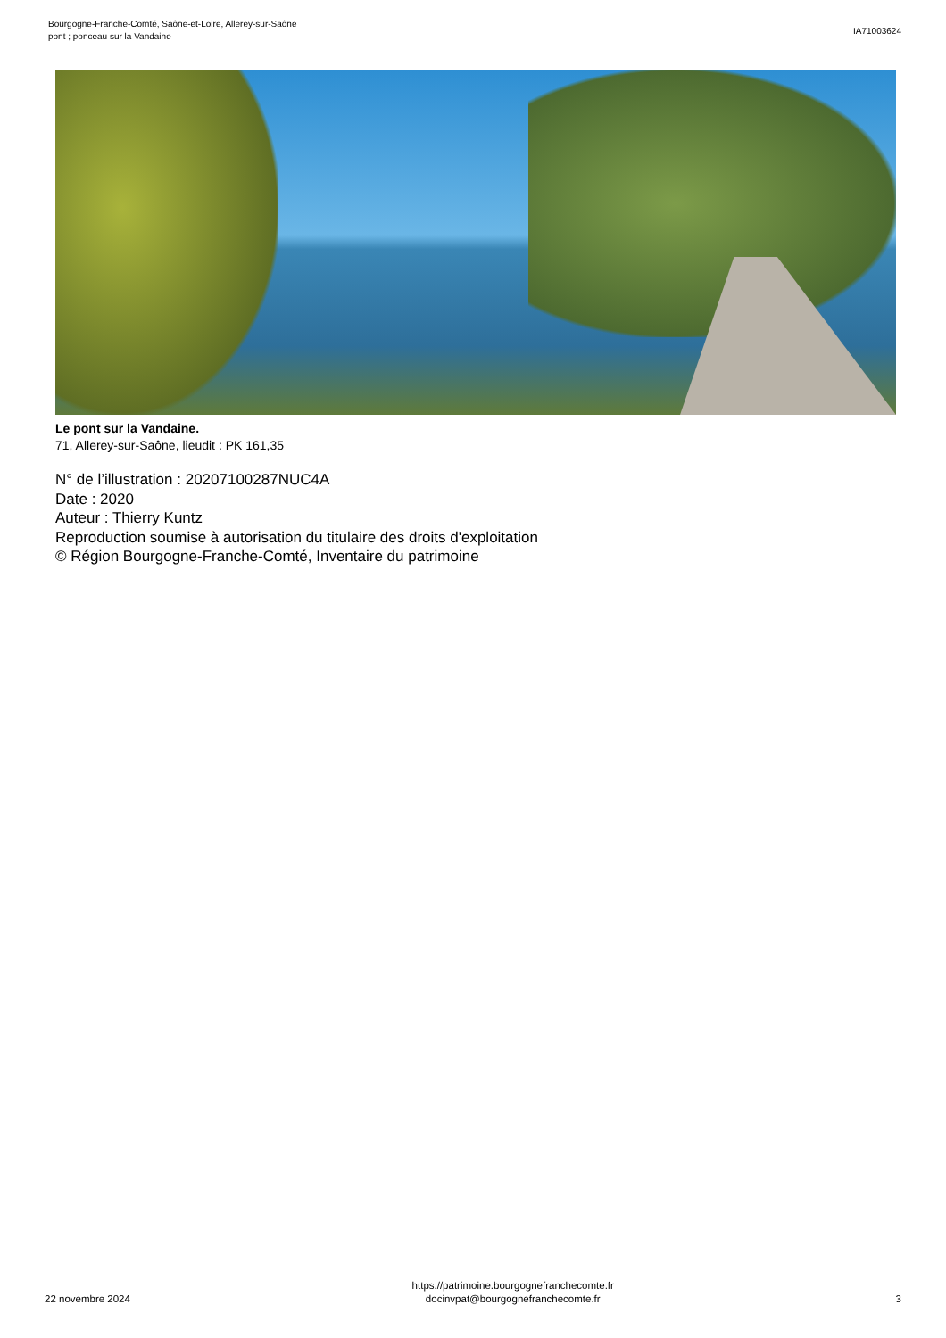Bourgogne-Franche-Comté, Saône-et-Loire, Allerey-sur-Saône
pont ; ponceau sur la Vandaine
IA71003624
Le pont sur la Vandaine.
71, Allerey-sur-Saône, lieudit : PK 161,35
N° de l’illustration : 20207100287NUC4A
Date : 2020
Auteur : Thierry Kuntz
Reproduction soumise à autorisation du titulaire des droits d'exploitation
© Région Bourgogne-Franche-Comté, Inventaire du patrimoine
22 novembre 2024
https://patrimoine.bourgognefranchecomte.fr
docinvpat@bourgognefranchecomte.fr
3